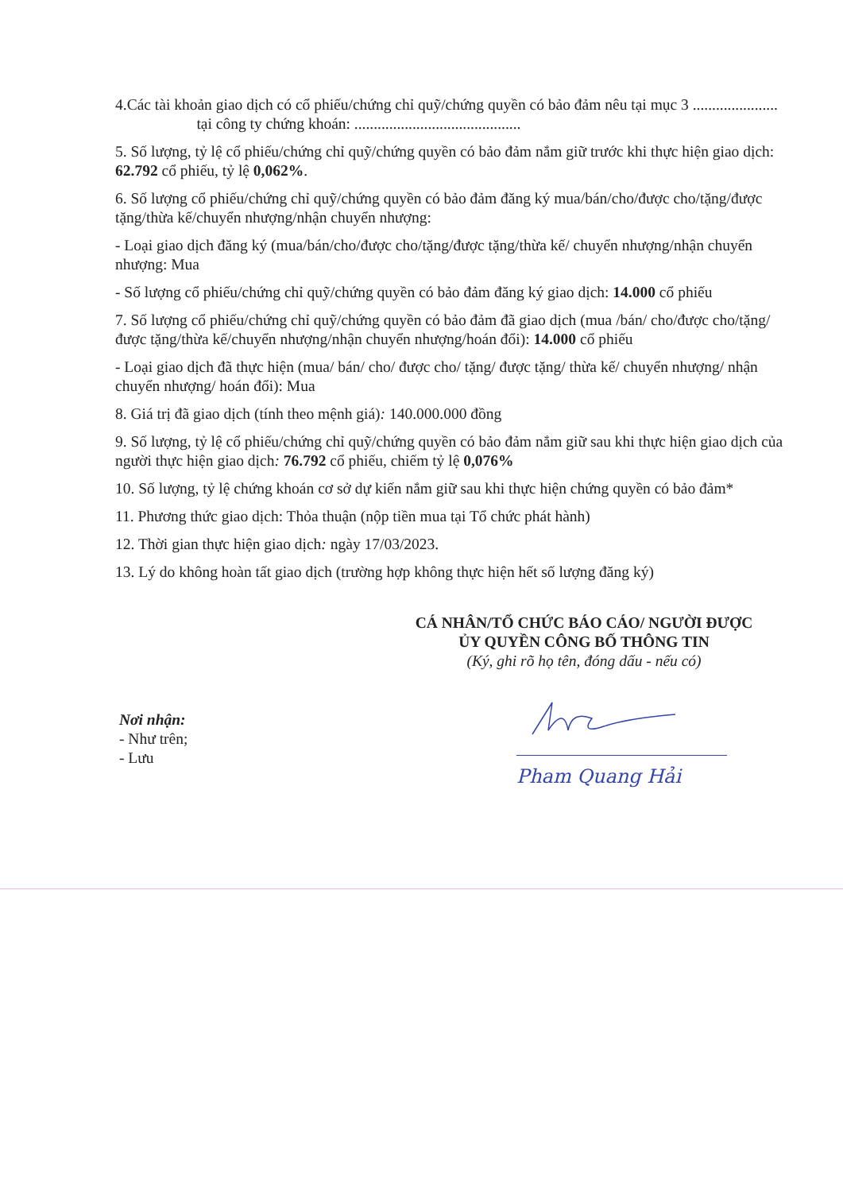4.Các tài khoản giao dịch có cổ phiếu/chứng chỉ quỹ/chứng quyền có bảo đảm nêu tại mục 3 ...................... tại công ty chứng khoán: ...........................................
5. Số lượng, tỷ lệ cổ phiếu/chứng chỉ quỹ/chứng quyền có bảo đảm nắm giữ trước khi thực hiện giao dịch: 62.792 cổ phiếu, tỷ lệ 0,062%.
6. Số lượng cổ phiếu/chứng chỉ quỹ/chứng quyền có bảo đảm đăng ký mua/bán/cho/được cho/tặng/được tặng/thừa kế/chuyển nhượng/nhận chuyển nhượng:
- Loại giao dịch đăng ký (mua/bán/cho/được cho/tặng/được tặng/thừa kế/ chuyển nhượng/nhận chuyển nhượng: Mua
- Số lượng cổ phiếu/chứng chỉ quỹ/chứng quyền có bảo đảm đăng ký giao dịch: 14.000 cổ phiếu
7. Số lượng cổ phiếu/chứng chỉ quỹ/chứng quyền có bảo đảm đã giao dịch (mua /bán/ cho/được cho/tặng/được tặng/thừa kế/chuyển nhượng/nhận chuyển nhượng/hoán đổi): 14.000 cổ phiếu
- Loại giao dịch đã thực hiện (mua/ bán/ cho/ được cho/ tặng/ được tặng/ thừa kế/ chuyển nhượng/ nhận chuyển nhượng/ hoán đổi): Mua
8. Giá trị đã giao dịch (tính theo mệnh giá): 140.000.000 đồng
9. Số lượng, tỷ lệ cổ phiếu/chứng chỉ quỹ/chứng quyền có bảo đảm nắm giữ sau khi thực hiện giao dịch của người thực hiện giao dịch: 76.792 cổ phiếu, chiếm tỷ lệ 0,076%
10. Số lượng, tỷ lệ chứng khoán cơ sở dự kiến nắm giữ sau khi thực hiện chứng quyền có bảo đảm*
11. Phương thức giao dịch: Thỏa thuận (nộp tiền mua tại Tổ chức phát hành)
12. Thời gian thực hiện giao dịch: ngày 17/03/2023.
13. Lý do không hoàn tất giao dịch (trường hợp không thực hiện hết số lượng đăng ký)
CÁ NHÂN/TỔ CHỨC BÁO CÁO/ NGƯỜI ĐƯỢC
ỦY QUYỀN CÔNG BỐ THÔNG TIN
(Ký, ghi rõ họ tên, đóng dấu - nếu có)
Nơi nhận:
- Như trên;
- Lưu
Pham Quang Hải